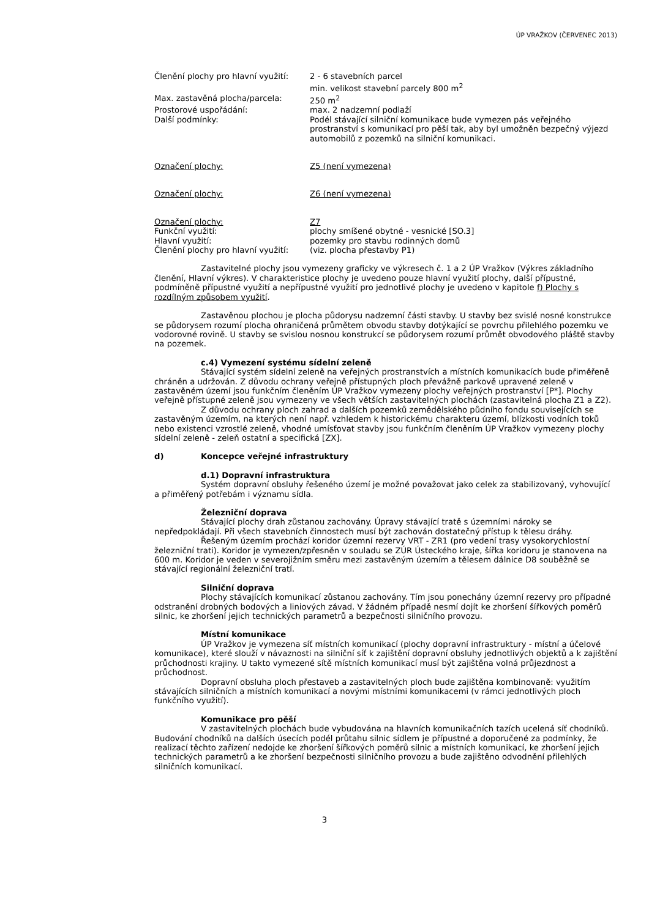ÚP VRAŽKOV (ČERVENEC 2013)
Členění plochy pro hlavní využití:
2 - 6 stavebních parcel
min. velikost stavební parcely 800 m<sup>2</sup>
Max. zastavěná plocha/parcela: 250 m<sup>2</sup>
Prostorové uspořádání: max. 2 nadzemní podlaží
Další podmínky: Podél stávající silniční komunikace bude vymezen pás veřejného prostranství s komunikací pro pěší tak, aby byl umožněn bezpečný výjezd automobilů z pozemků na silniční komunikaci.
Označení plochy: Z5 (není vymezena)
Označení plochy: Z6 (není vymezena)
Označení plochy: Z7
Funkční využití: plochy smíšené obytné - vesnické [SO.3]
Hlavní využití: pozemky pro stavbu rodinných domů
Členění plochy pro hlavní využití:
(viz. plocha přestavby P1)
Zastavitelné plochy jsou vymezeny graficky ve výkresech č. 1 a 2 ÚP Vražkov (Výkres základního členění, Hlavní výkres). V charakteristice plochy je uvedeno pouze hlavní využití plochy, další přípustné, podmíněně přípustné využití a nepřípustné využití pro jednotlivé plochy je uvedeno v kapitole f) Plochy s rozdílným způsobem využití.
Zastavěnou plochou je plocha půdorysu nadzemní části stavby. U stavby bez svislé nosné konstrukce se půdorysem rozumí plocha ohraničená průmětem obvodu stavby dotýkající se povrchu přilehlého pozemku ve vodorovné rovině. U stavby se svislou nosnou konstrukcí se půdorysem rozumí průmět obvodového pláště stavby na pozemek.
c.4) Vymezení systému sídelní zeleně
Stávající systém sídelní zeleně na veřejných prostranstvích a místních komunikacích bude přiměřeně chráněn a udržován. Z důvodu ochrany veřejně přístupných ploch převážně parkově upravené zeleně v zastavěném území jsou funkčním členěním ÚP Vražkov vymezeny plochy veřejných prostranství [P*]. Plochy veřejně přístupné zeleně jsou vymezeny ve všech větších zastavitelných plochách (zastavitelná plocha Z1 a Z2).
Z důvodu ochrany ploch zahrad a dalších pozemků zemědělského půdního fondu souvisejících se zastavěným územím, na kterých není např. vzhledem k historickému charakteru území, blízkosti vodních toků nebo existenci vzrostlé zeleně, vhodné umísťovat stavby jsou funkčním členěním ÚP Vražkov vymezeny plochy sídelní zeleně - zeleň ostatní a specifická [ZX].
d) Koncepce veřejné infrastruktury
d.1) Dopravní infrastruktura
Systém dopravní obsluhy řešeného území je možné považovat jako celek za stabilizovaný, vyhovující a přiměřený potřebám i významu sídla.
Železniční doprava
Stávající plochy drah zůstanou zachovány. Úpravy stávající tratě s územními nároky se nepředpokládají. Při všech stavebních činnostech musí být zachován dostatečný přístup k tělesu dráhy.
Řešeným územím prochází koridor územní rezervy VRT - ZR1 (pro vedení trasy vysokorychlostní železniční trati). Koridor je vymezen/zpřesněn v souladu se ZÚR Ústeckého kraje, šířka koridoru je stanovena na 600 m. Koridor je veden v severojižním směru mezi zastavěným územím a tělesem dálnice D8 souběžně se stávající regionální železniční tratí.
Silniční doprava
Plochy stávajících komunikací zůstanou zachovány. Tím jsou ponechány územní rezervy pro případné odstranění drobných bodových a liniových závad. V žádném případě nesmí dojít ke zhoršení šířkových poměrů silnic, ke zhoršení jejich technických parametrů a bezpečnosti silničního provozu.
Místní komunikace
ÚP Vražkov je vymezena síť místních komunikací (plochy dopravní infrastruktury - místní a účelové komunikace), které slouží v návaznosti na silniční síť k zajištění dopravní obsluhy jednotlivých objektů a k zajištění průchodnosti krajiny. U takto vymezené sítě místních komunikací musí být zajištěna volná průjezdnost a průchodnost.
Dopravní obsluha ploch přestaveb a zastavitelných ploch bude zajištěna kombinovaně: využitím stávajících silničních a místních komunikací a novými místními komunikacemi (v rámci jednotlivých ploch funkčního využití).
Komunikace pro pěší
V zastavitelných plochách bude vybudována na hlavních komunikačních tazích ucelená síť chodníků. Budování chodníků na dalších úsecích podél průtahu silnic sídlem je přípustné a doporučené za podmínky, že realizací těchto zařízení nedojde ke zhoršení šířkových poměrů silnic a místních komunikací, ke zhoršení jejich technických parametrů a ke zhoršení bezpečnosti silničního provozu a bude zajištěno odvodnění přilehlých silničních komunikací.
3